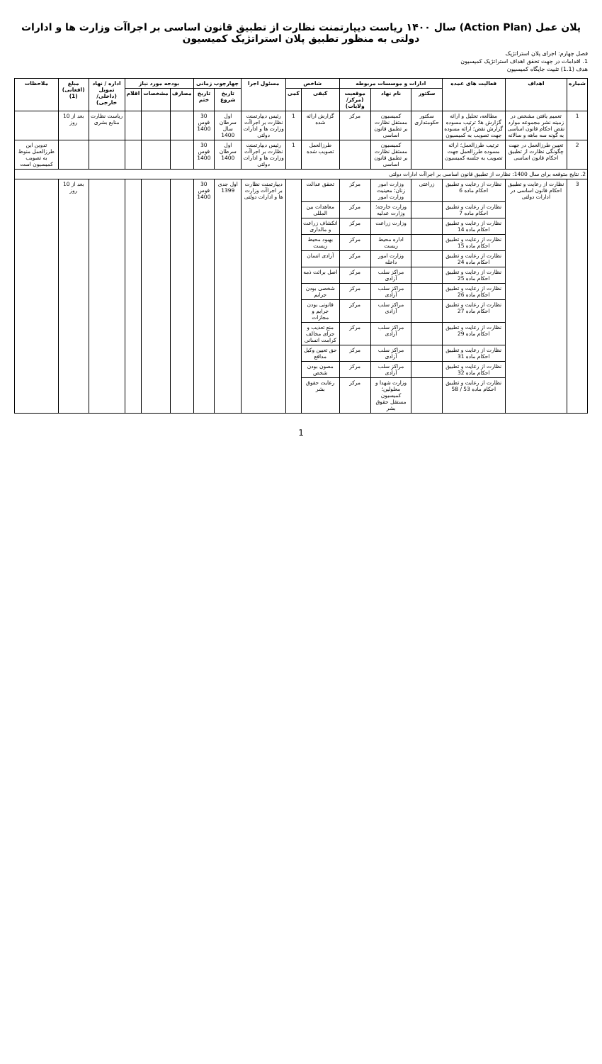پلان عمل (Action Plan) سال ۱۴۰۰ ریاست دیپارتمنت نظارت از تطبیق قانون اساسی بر اجراآت وزارت ها و ادارات دولتی به منظور تطبیق پلان استراتژیک کمیسیون
فصل چهارم: اجرای پلان استراتژیک
1. اقدامات در جهت تحقق اهداف استراتژیک کمیسیون
هدف (1.1) تثبیت جایگاه کمیسیون
| شماره | اهداف | فعالیت های عمده | ادارات و موسسات مربوطه | | | شاخص | | مسئول اجرا | چهارچوب زمانی | | بودجه مورد نیاز | | | اداره / نهاد تمویل (داخلی/خارجی) | مبلغ (افغانی) (1) | ملاحظات |
| --- | --- | --- | --- | --- | --- | --- | --- | --- | --- | --- | --- | --- | --- | --- | --- | --- |
| | | | سکتور | نام نهاد | موقعیت (مرکز/ولایات) | کیفی | کمی | | تاریخ شروع | تاریخ ختم | مصارف | مشخصات | اقلام | | | |
| 1 | تعمیم یافتن مشخص در زمینه نشر مجموعه موارد نقض احکام قانون اساسی به گونه سه ماهه و سالانه | مطالعه، تحلیل و ارائه گزارش ها؛ ترتیب مسوده گزارش نقض؛ ارائه مسوده جهت تصویب به کمیسیون | سکتور حکومتداری | کمیسیون مستقل نظارت بر تطبیق قانون اساسی | مرکز | گزارش ارائه شده | 1 | رئیس دیپارتمنت نظارت بر اجراآت وزارت ها و ادارات دولتی | اول سرطان سال 1400 | 30 قوس 1400 | | | | ریاست نظارت منابع بشری | بعد از 10 روز | |
| 2 | تعیین طرزالعمل در جهت چگونگی نظارت از تطبیق احکام قانون اساسی | ترتیب طرزالعمل؛ ارائه مسوده طرزالعمل جهت تصویب به جلسه کمیسیون | | کمیسیون مستقل نظارت بر تطبیق قانون اساسی | | طرزالعمل تصویب شده | 1 | رئیس دیپارتمنت نظارت بر اجراآت وزارت ها و ادارات دولتی | اول سرطان 1400 | 30 قوس 1400 | | | | | | تدوین این طرزالعمل منوط به تصویب کمیسیون است |
| 2. نتایج متوقعه برای سال 1400: نظارت از تطبیق قانون اساسی بر اجراآت ادارات دولتی | | | | | | | | | | | | | | | | |
| 3 | نظارت از رعایت و تطبیق احکام قانون اساسی در ادارات دولتی | نظارت از رعایت و تطبیق احکام ماده 6 | زراعتی | وزارت امور زنان؛ معینیت وزارت امور | مرکز | تحقق عدالت | | دیپارتمنت نظارت بر اجراآت وزارت ها و ادارات دولتی | اول جدی 1399 | 30 قوس 1400 | | | | | بعد از 10 روز | |
| | | نظارت از رعایت و تطبیق احکام ماده 7 | | وزارت خارجه؛ وزارت عدلیه | مرکز | معاهدات بین المللی | | | | | | | | | | |
| | | نظارت از رعایت و تطبیق احکام ماده 14 | | وزارت زراعت | مرکز | انکشاف زراعت و مالداری | | | | | | | | | | |
| | | نظارت از رعایت و تطبیق احکام ماده 15 | | اداره محیط زیست | مرکز | بهبود محیط زیست | | | | | | | | | | |
| | | نظارت از رعایت و تطبیق احکام ماده 24 | | وزارت امور داخله | مرکز | آزادی انسان | | | | | | | | | | |
| | | نظارت از رعایت و تطبیق احکام ماده 25 | | مراکز سلب آزادی | مرکز | اصل برائت ذمه | | | | | | | | | | |
| | | نظارت از رعایت و تطبیق احکام ماده 26 | | مراکز سلب آزادی | مرکز | شخصی بودن جرایم | | | | | | | | | | |
| | | نظارت از رعایت و تطبیق احکام ماده 27 | | مراکز سلب آزادی | مرکز | قانونی بودن جرایم و مجازات | | | | | | | | | | |
| | | نظارت از رعایت و تطبیق احکام ماده 29 | | مراکز سلب آزادی | مرکز | منع تعذیب و جزای مخالف کرامت انسانی | | | | | | | | | | |
| | | نظارت از رعایت و تطبیق احکام ماده 31 | | مراکز سلب آزادی | مرکز | حق تعیین وکیل مدافع | | | | | | | | | | |
| | | نظارت از رعایت و تطبیق احکام ماده 32 | | مراکز سلب آزادی | مرکز | مصون بودن شخص | | | | | | | | | | |
| | | نظارت از رعایت و تطبیق احکام ماده 53 / 58 | | وزارت شهدا و معلولین؛ کمیسیون مستقل حقوق بشر | مرکز | رعایت حقوق بشر | | | | | | | | | | |
1